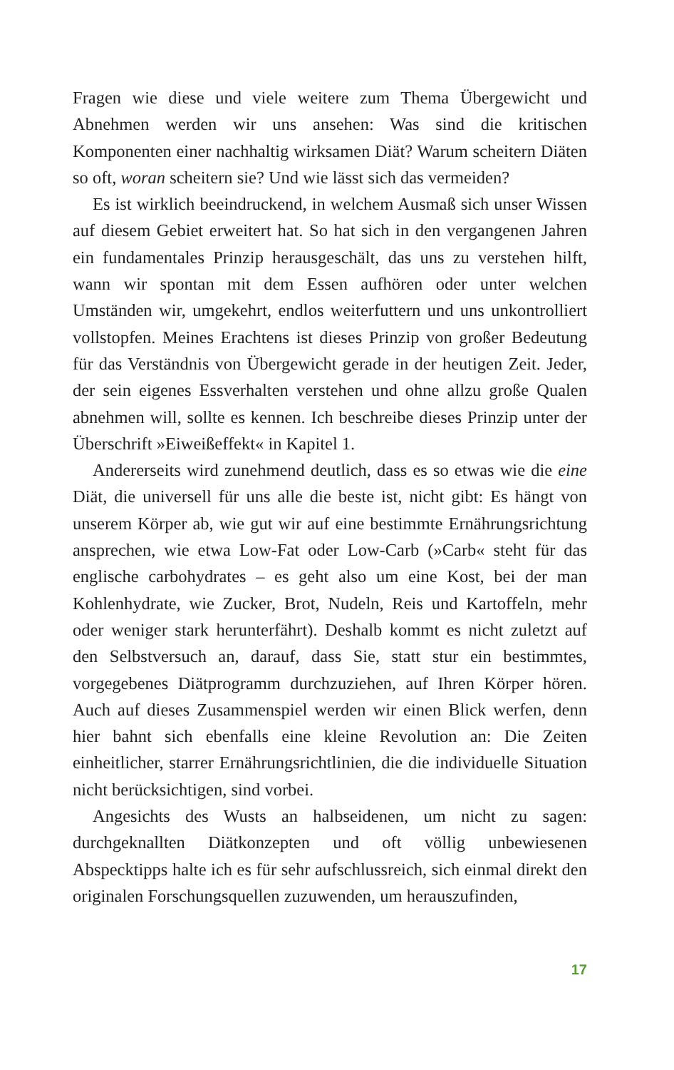Fragen wie diese und viele weitere zum Thema Übergewicht und Abnehmen werden wir uns ansehen: Was sind die kritischen Komponenten einer nachhaltig wirksamen Diät? Warum scheitern Diäten so oft, woran scheitern sie? Und wie lässt sich das vermeiden?
Es ist wirklich beeindruckend, in welchem Ausmaß sich unser Wissen auf diesem Gebiet erweitert hat. So hat sich in den vergangenen Jahren ein fundamentales Prinzip herausgeschält, das uns zu verstehen hilft, wann wir spontan mit dem Essen aufhören oder unter welchen Umständen wir, umgekehrt, endlos weiterfuttern und uns unkontrolliert vollstopfen. Meines Erachtens ist dieses Prinzip von großer Bedeutung für das Verständnis von Übergewicht gerade in der heutigen Zeit. Jeder, der sein eigenes Essverhalten verstehen und ohne allzu große Qualen abnehmen will, sollte es kennen. Ich beschreibe dieses Prinzip unter der Überschrift »Eiweißeffekt« in Kapitel 1.
Andererseits wird zunehmend deutlich, dass es so etwas wie die eine Diät, die universell für uns alle die beste ist, nicht gibt: Es hängt von unserem Körper ab, wie gut wir auf eine bestimmte Ernährungsrichtung ansprechen, wie etwa Low-Fat oder Low-Carb (»Carb« steht für das englische carbohydrates – es geht also um eine Kost, bei der man Kohlenhydrate, wie Zucker, Brot, Nudeln, Reis und Kartoffeln, mehr oder weniger stark herunterfährt). Deshalb kommt es nicht zuletzt auf den Selbstversuch an, darauf, dass Sie, statt stur ein bestimmtes, vorgegebenes Diätprogramm durchzuziehen, auf Ihren Körper hören. Auch auf dieses Zusammenspiel werden wir einen Blick werfen, denn hier bahnt sich ebenfalls eine kleine Revolution an: Die Zeiten einheitlicher, starrer Ernährungsrichtlinien, die die individuelle Situation nicht berücksichtigen, sind vorbei.
Angesichts des Wusts an halbseidenen, um nicht zu sagen: durchgeknallten Diätkonzepten und oft völlig unbewiesenen Abspecktipps halte ich es für sehr aufschlussreich, sich einmal direkt den originalen Forschungsquellen zuzuwenden, um herauszufinden,
17